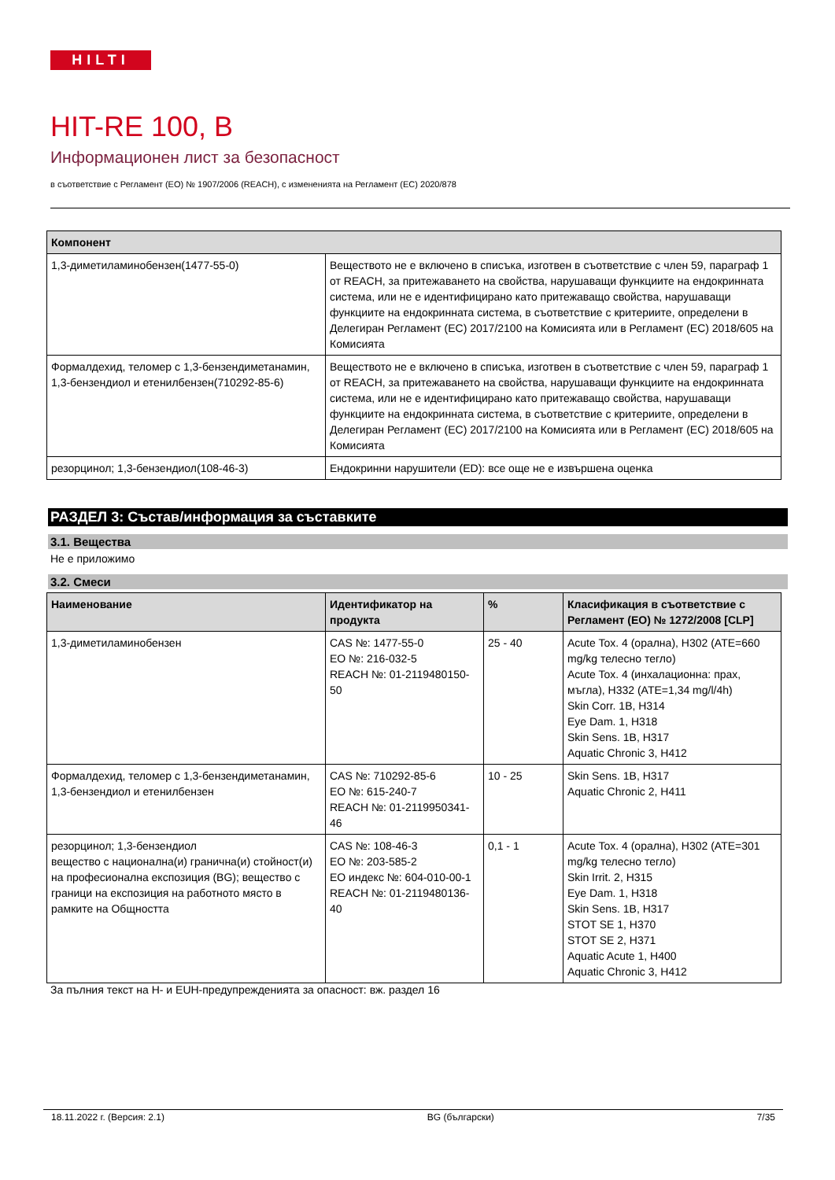HILTI
HIT-RE 100, B
Информационен лист за безопасност
в съответствие с Регламент (ЕО) № 1907/2006 (REACH), с измененията на Регламент (ЕС) 2020/878
| Компонент | |
| --- | --- |
| 1,3-диметиламинобензен(1477-55-0) | Веществото не е включено в списъка, изготвен в съответствие с член 59, параграф 1 от REACH, за притежаването на свойства, нарушаващи функциите на ендокринната система, или не е идентифицирано като притежаващо свойства, нарушаващи функциите на ендокринната система, в съответствие с критериите, определени в Делегиран Регламент (ЕС) 2017/2100 на Комисията или в Регламент (ЕС) 2018/605 на Комисията |
| Формалдехид, теломер с 1,3-бензендиметанамин, 1,3-бензендиол и етенилбензен(710292-85-6) | Веществото не е включено в списъка, изготвен в съответствие с член 59, параграф 1 от REACH, за притежаването на свойства, нарушаващи функциите на ендокринната система, или не е идентифицирано като притежаващо свойства, нарушаващи функциите на ендокринната система, в съответствие с критериите, определени в Делегиран Регламент (ЕС) 2017/2100 на Комисията или в Регламент (ЕС) 2018/605 на Комисията |
| резорцинол; 1,3-бензендиол(108-46-3) | Ендокринни нарушители (ED): все още не е извършена оценка |
РАЗДЕЛ 3: Състав/информация за съставките
3.1. Вещества
Не е приложимо
3.2. Смеси
| Наименование | Идентификатор на продукта | % | Класификация в съответствие с Регламент (ЕО) № 1272/2008 [CLP] |
| --- | --- | --- | --- |
| 1,3-диметиламинобензен | CAS №: 1477-55-0 ЕО №: 216-032-5 REACH №: 01-2119480150-50 | 25 - 40 | Acute Tox. 4 (орална), H302 (ATE=660 mg/kg телесно тегло) Acute Tox. 4 (инхалационна: прах, мъгла), H332 (ATE=1,34 mg/l/4h) Skin Corr. 1B, H314 Eye Dam. 1, H318 Skin Sens. 1B, H317 Aquatic Chronic 3, H412 |
| Формалдехид, теломер с 1,3-бензендиметанамин, 1,3-бензендиол и етенилбензен | CAS №: 710292-85-6 ЕО №: 615-240-7 REACH №: 01-2119950341-46 | 10 - 25 | Skin Sens. 1B, H317 Aquatic Chronic 2, H411 |
| резорцинол; 1,3-бензендиол вещество с национална(и) гранична(и) стойност(и) на професионална експозиция (BG); вещество с граници на експозиция на работното място в рамките на Общността | CAS №: 108-46-3 ЕО №: 203-585-2 ЕО индекс №: 604-010-00-1 REACH №: 01-2119480136-40 | 0,1 - 1 | Acute Tox. 4 (орална), H302 (ATE=301 mg/kg телесно тегло) Skin Irrit. 2, H315 Eye Dam. 1, H318 Skin Sens. 1B, H317 STOT SE 1, H370 STOT SE 2, H371 Aquatic Acute 1, H400 Aquatic Chronic 3, H412 |
За пълния текст на H- и EUH-предупрежденията за опасност: вж. раздел 16
18.11.2022 г. (Версия: 2.1) BG (български) 7/35